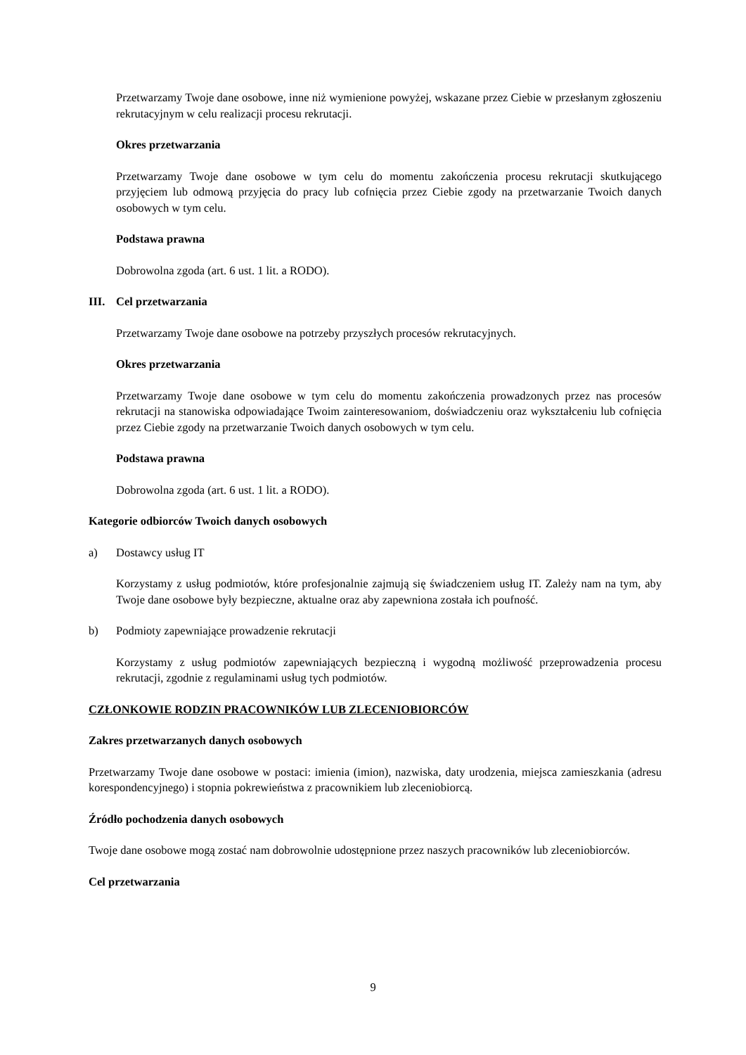Przetwarzamy Twoje dane osobowe, inne niż wymienione powyżej, wskazane przez Ciebie w przesłanym zgłoszeniu rekrutacyjnym w celu realizacji procesu rekrutacji.
Okres przetwarzania
Przetwarzamy Twoje dane osobowe w tym celu do momentu zakończenia procesu rekrutacji skutkującego przyjęciem lub odmową przyjęcia do pracy lub cofnięcia przez Ciebie zgody na przetwarzanie Twoich danych osobowych w tym celu.
Podstawa prawna
Dobrowolna zgoda (art. 6 ust. 1 lit. a RODO).
III. Cel przetwarzania
Przetwarzamy Twoje dane osobowe na potrzeby przyszłych procesów rekrutacyjnych.
Okres przetwarzania
Przetwarzamy Twoje dane osobowe w tym celu do momentu zakończenia prowadzonych przez nas procesów rekrutacji na stanowiska odpowiadające Twoim zainteresowaniom, doświadczeniu oraz wykształceniu lub cofnięcia przez Ciebie zgody na przetwarzanie Twoich danych osobowych w tym celu.
Podstawa prawna
Dobrowolna zgoda (art. 6 ust. 1 lit. a RODO).
Kategorie odbiorców Twoich danych osobowych
a) Dostawcy usług IT
Korzystamy z usług podmiotów, które profesjonalnie zajmują się świadczeniem usług IT. Zależy nam na tym, aby Twoje dane osobowe były bezpieczne, aktualne oraz aby zapewniona została ich poufność.
b) Podmioty zapewniające prowadzenie rekrutacji
Korzystamy z usług podmiotów zapewniających bezpieczną i wygodną możliwość przeprowadzenia procesu rekrutacji, zgodnie z regulaminami usług tych podmiotów.
CZŁONKOWIE RODZIN PRACOWNIKÓW LUB ZLECENIOBIORCÓW
Zakres przetwarzanych danych osobowych
Przetwarzamy Twoje dane osobowe w postaci: imienia (imion), nazwiska, daty urodzenia, miejsca zamieszkania (adresu korespondencyjnego) i stopnia pokrewieństwa z pracownikiem lub zleceniobiorcą.
Źródło pochodzenia danych osobowych
Twoje dane osobowe mogą zostać nam dobrowolnie udostępnione przez naszych pracowników lub zleceniobiorców.
Cel przetwarzania
9